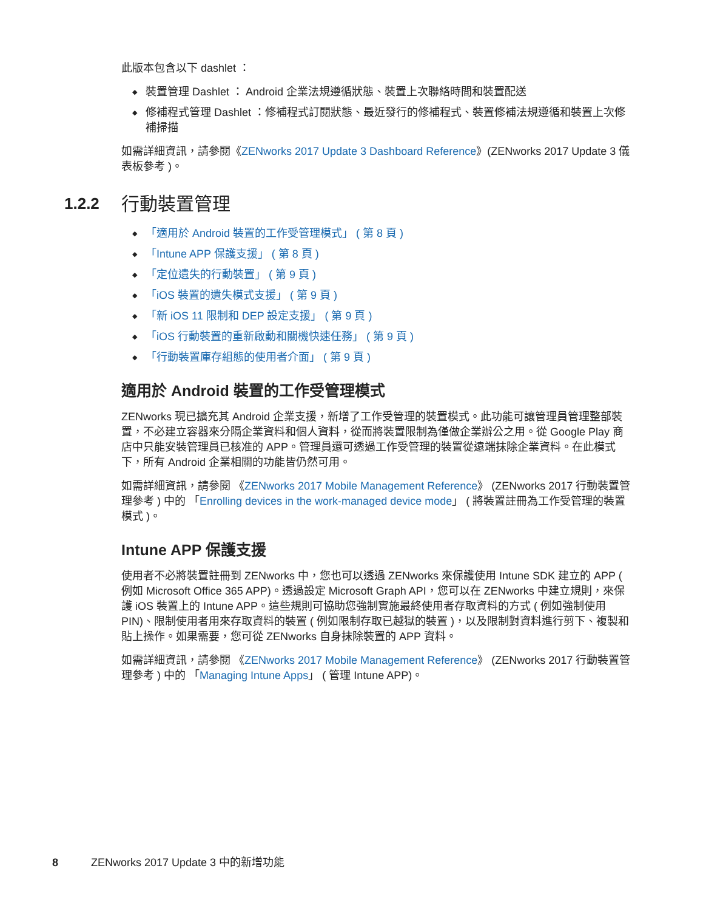此版本包含以下 dashlet ：
裝置管理 Dashlet ： Android 企業法規遵循狀態、裝置上次聯絡時間和裝置配送
修補程式管理 Dashlet ：修補程式訂閱狀態、最近發行的修補程式、裝置修補法規遵循和裝置上次修補掃描
如需詳細資訊，請參閱《ZENworks 2017 Update 3 Dashboard Reference》(ZENworks 2017 Update 3 儀表板參考 )。
1.2.2 行動裝置管理
「適用於 Android 裝置的工作受管理模式」 ( 第 8 頁 )
「Intune APP 保護支援」 ( 第 8 頁 )
「定位遺失的行動裝置」 ( 第 9 頁 )
「iOS 裝置的遺失模式支援」 ( 第 9 頁 )
「新 iOS 11 限制和 DEP 設定支援」 ( 第 9 頁 )
「iOS 行動裝置的重新啟動和關機快速任務」 ( 第 9 頁 )
「行動裝置庫存組態的使用者介面」 ( 第 9 頁 )
適用於 Android 裝置的工作受管理模式
ZENworks 現已擴充其 Android 企業支援，新增了工作受管理的裝置模式。此功能可讓管理員管理整部裝置，不必建立容器來分隔企業資料和個人資料，從而將裝置限制為僅做企業辦公之用。從 Google Play 商店中只能安裝管理員已核准的 APP。管理員還可透過工作受管理的裝置從遠端抹除企業資料。在此模式下，所有 Android 企業相關的功能皆仍然可用。
如需詳細資訊，請參閱 《ZENworks 2017 Mobile Management Reference》 (ZENworks 2017 行動裝置管理參考 ) 中的 「Enrolling devices in the work-managed device mode」 ( 將裝置註冊為工作受管理的裝置模式 )。
Intune APP 保護支援
使用者不必將裝置註冊到 ZENworks 中，您也可以透過 ZENworks 來保護使用 Intune SDK 建立的 APP ( 例如 Microsoft Office 365 APP)。透過設定 Microsoft Graph API，您可以在 ZENworks 中建立規則，來保護 iOS 裝置上的 Intune APP。這些規則可協助您強制實施最終使用者存取資料的方式 ( 例如強制使用 PIN)、限制使用者用來存取資料的裝置 ( 例如限制存取已越獄的裝置 )，以及限制對資料進行剪下、複製和貼上操作。如果需要，您可從 ZENworks 自身抹除裝置的 APP 資料。
如需詳細資訊，請參閱 《ZENworks 2017 Mobile Management Reference》 (ZENworks 2017 行動裝置管理參考 ) 中的 「Managing Intune Apps」 ( 管理 Intune APP)。
8 ZENworks 2017 Update 3 中的新增功能